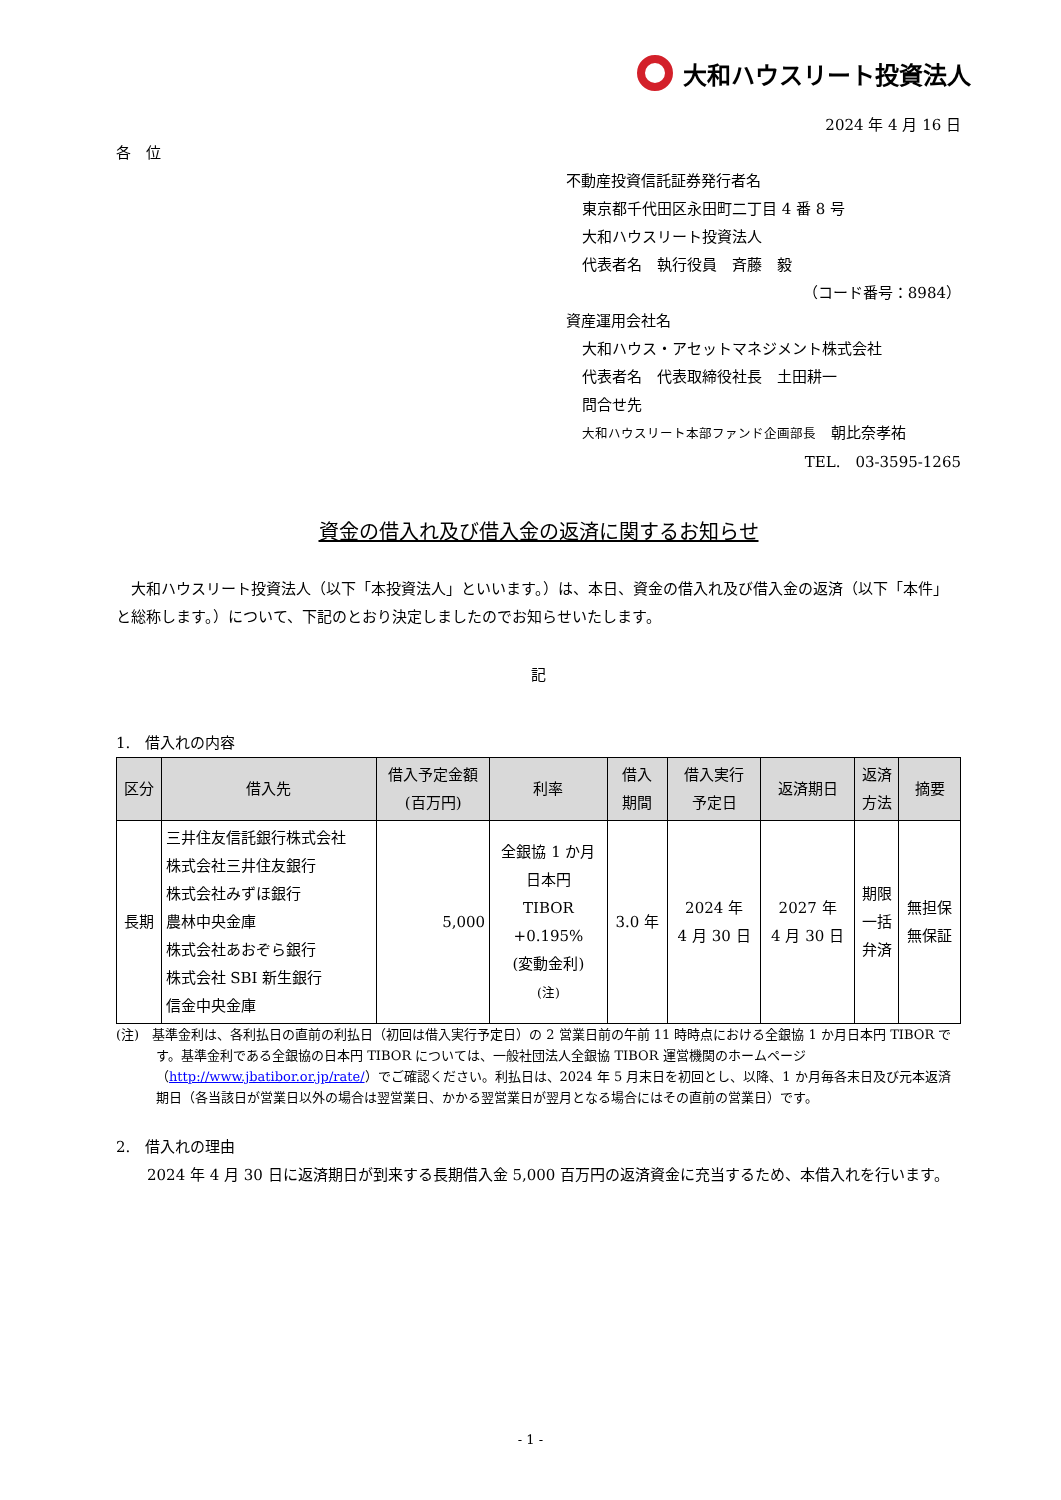大和ハウスリート投資法人
2024 年 4 月 16 日
各　位
不動産投資信託証券発行者名
東京都千代田区永田町二丁目 4 番 8 号
大和ハウスリート投資法人
代表者名　執行役員　斉藤　毅
（コード番号：8984）
資産運用会社名
大和ハウス・アセットマネジメント株式会社
代表者名　代表取締役社長　土田耕一
問合せ先
大和ハウスリート本部ファンド企画部長　朝比奈孝祐
TEL.　03-3595-1265
資金の借入れ及び借入金の返済に関するお知らせ
　大和ハウスリート投資法人（以下「本投資法人」といいます。）は、本日、資金の借入れ及び借入金の返済（以下「本件」と総称します。）について、下記のとおり決定しましたのでお知らせいたします。
記
1.　借入れの内容
| 区分 | 借入先 | 借入予定金額 (百万円) | 利率 | 借入 期間 | 借入実行 予定日 | 返済期日 | 返済 方法 | 摘要 |
| --- | --- | --- | --- | --- | --- | --- | --- | --- |
| 長期 | 三井住友信託銀行株式会社 株式会社三井住友銀行 株式会社みずほ銀行 農林中央金庫 株式会社あおぞら銀行 株式会社 SBI 新生銀行 信金中央金庫 | 5,000 | 全銀協 1 か月 日本円 TIBOR +0.195% (変動金利) (注) | 3.0 年 | 2024 年 4 月 30 日 | 2027 年 4 月 30 日 | 期限 一括 弁済 | 無担保 無保証 |
(注)　基準金利は、各利払日の直前の利払日（初回は借入実行予定日）の 2 営業日前の午前 11 時時点における全銀協 1 か月日本円 TIBOR です。基準金利である全銀協の日本円 TIBOR については、一般社団法人全銀協 TIBOR 運営機関のホームページ（http://www.jbatibor.or.jp/rate/）でご確認ください。利払日は、2024 年 5 月末日を初回とし、以降、1 か月毎各末日及び元本返済期日（各当該日が営業日以外の場合は翌営業日、かかる翌営業日が翌月となる場合にはその直前の営業日）です。
2.　借入れの理由
　2024 年 4 月 30 日に返済期日が到来する長期借入金 5,000 百万円の返済資金に充当するため、本借入れを行います。
- 1 -